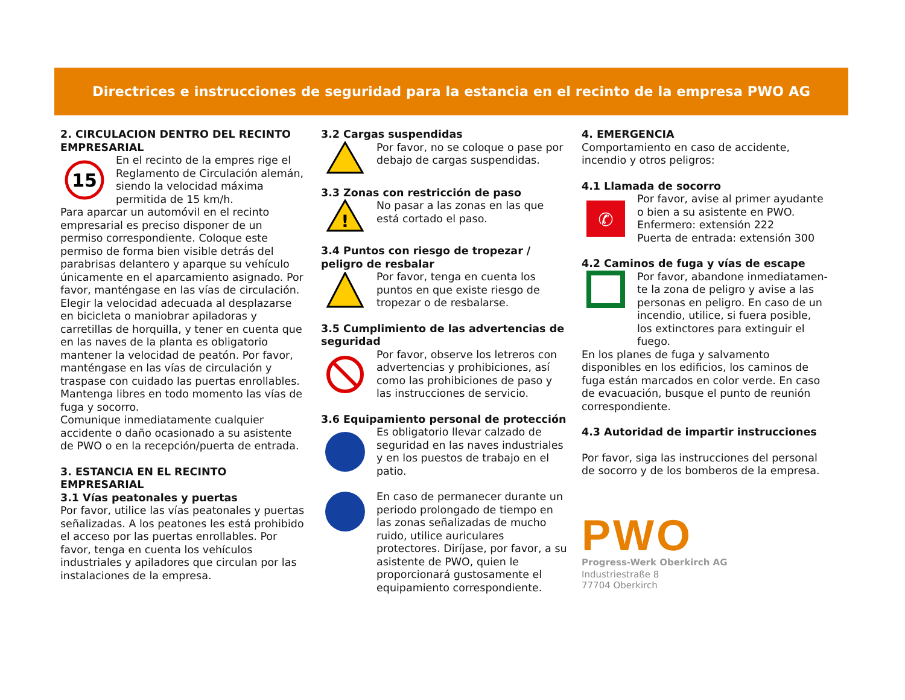Directrices e instrucciones de seguridad para la estancia en el recinto de la empresa PWO AG
2. CIRCULACION DENTRO DEL RECINTO EMPRESARIAL
15
En el recinto de la empres rige el Reglamento de Circulación alemán, siendo la velocidad máxima permitida de 15 km/h.
Para aparcar un automóvil en el recinto empresarial es preciso disponer de un permiso correspondiente. Coloque este permiso de forma bien visible detrás del parabrisas delantero y aparque su vehículo únicamente en el aparcamiento asignado. Por favor, manténgase en las vías de circulación.
Elegir la velocidad adecuada al desplazarse en bicicleta o maniobrar apiladoras y carretillas de horquilla, y tener en cuenta que en las naves de la planta es obligatorio mantener la velocidad de peatón. Por favor, manténgase en las vías de circulación y traspase con cuidado las puertas enrollables. Mantenga libres en todo momento las vías de fuga y socorro.
Comunique inmediatamente cualquier accidente o daño ocasionado a su asistente de PWO o en la recepción/puerta de entrada.
3. ESTANCIA EN EL RECINTO EMPRESARIAL
3.1 Vías peatonales y puertas
Por favor, utilice las vías peatonales y puertas señalizadas. A los peatones les está prohibido el acceso por las puertas enrollables. Por favor, tenga en cuenta los vehículos industriales y apiladores que circulan por las instalaciones de la empresa.
3.2 Cargas suspendidas
Por favor, no se coloque o pase por debajo de cargas suspendidas.
3.3 Zonas con restricción de paso
!
No pasar a las zonas en las que está cortado el paso.
3.4 Puntos con riesgo de tropezar / peligro de resbalar
Por favor, tenga en cuenta los puntos en que existe riesgo de tropezar o de resbalarse.
3.5 Cumplimiento de las advertencias de seguridad
Por favor, observe los letreros con advertencias y prohibiciones, así como las prohibiciones de paso y las instrucciones de servicio.
3.6 Equipamiento personal de protección
Es obligatorio llevar calzado de seguridad en las naves industriales y en los puestos de trabajo en el patio.
En caso de permanecer durante un periodo prolongado de tiempo en las zonas señalizadas de mucho ruido, utilice auriculares protectores. Diríjase, por favor, a su asistente de PWO, quien le proporcionará gustosamente el equipamiento correspondiente.
4. EMERGENCIA
Comportamiento en caso de accidente, incendio y otros peligros:
4.1 Llamada de socorro
✆
Por favor, avise al primer ayudante o bien a su asistente en PWO.
Enfermero: extensión 222
Puerta de entrada: extensión 300
4.2 Caminos de fuga y vías de escape
Por favor, abandone inmediatamen-te la zona de peligro y avise a las personas en peligro. En caso de un incendio, utilice, si fuera posible, los extinctores para extinguir el fuego.
En los planes de fuga y salvamento disponibles en los edificios, los caminos de fuga están marcados en color verde. En caso de evacuación, busque el punto de reunión correspondiente.
4.3 Autoridad de impartir instrucciones
Por favor, siga las instrucciones del personal de socorro y de los bomberos de la empresa.
PWO
Progress-Werk Oberkirch AG
Industriestraße 8
77704 Oberkirch